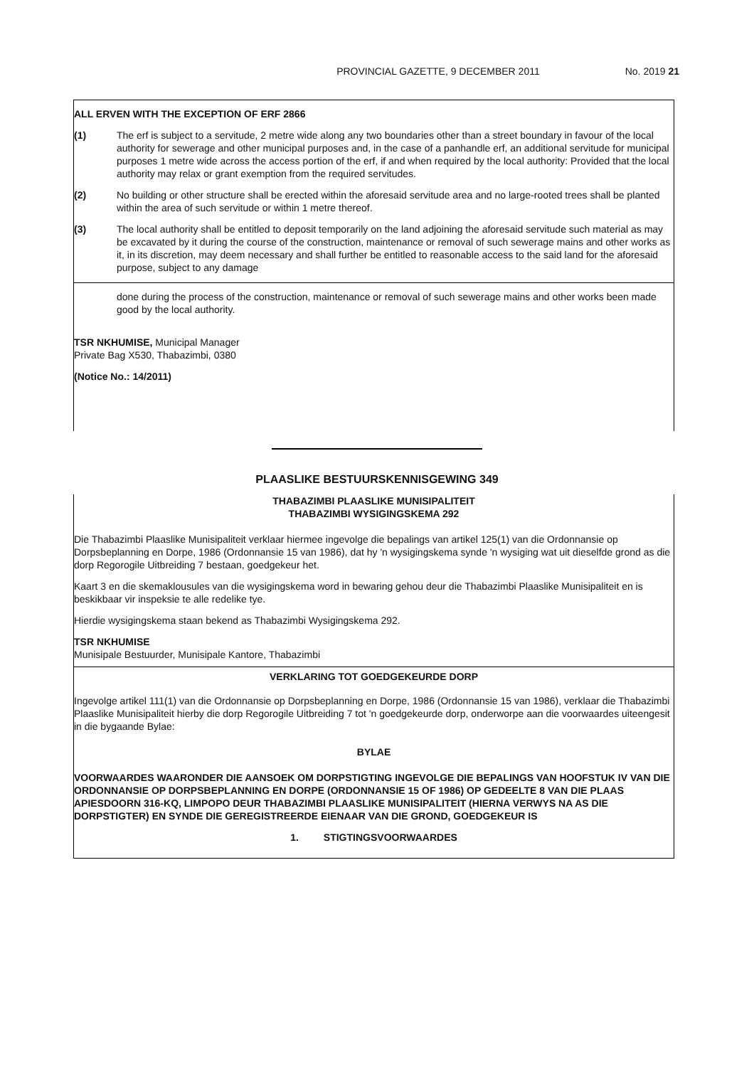PROVINCIAL GAZETTE, 9 DECEMBER 2011 No. 2019 21
ALL ERVEN WITH THE EXCEPTION OF ERF 2866
(1) The erf is subject to a servitude, 2 metre wide along any two boundaries other than a street boundary in favour of the local authority for sewerage and other municipal purposes and, in the case of a panhandle erf, an additional servitude for municipal purposes 1 metre wide across the access portion of the erf, if and when required by the local authority: Provided that the local authority may relax or grant exemption from the required servitudes.
(2) No building or other structure shall be erected within the aforesaid servitude area and no large-rooted trees shall be planted within the area of such servitude or within 1 metre thereof.
(3) The local authority shall be entitled to deposit temporarily on the land adjoining the aforesaid servitude such material as may be excavated by it during the course of the construction, maintenance or removal of such sewerage mains and other works as it, in its discretion, may deem necessary and shall further be entitled to reasonable access to the said land for the aforesaid purpose, subject to any damage
done during the process of the construction, maintenance or removal of such sewerage mains and other works been made good by the local authority.
TSR NKHUMISE, Municipal Manager
Private Bag X530, Thabazimbi, 0380
(Notice No.: 14/2011)
PLAASLIKE BESTUURSKENNISGEWING 349
THABAZIMBI PLAASLIKE MUNISIPALITEIT
THABAZIMBI WYSIGINGSKEMA 292
Die Thabazimbi Plaaslike Munisipaliteit verklaar hiermee ingevolge die bepalings van artikel 125(1) van die Ordonnansie op Dorpsbeplanning en Dorpe, 1986 (Ordonnansie 15 van 1986), dat hy 'n wysigingskema synde 'n wysiging wat uit dieselfde grond as die dorp Regorogile Uitbreiding 7 bestaan, goedgekeur het.
Kaart 3 en die skemaklousules van die wysigingskema word in bewaring gehou deur die Thabazimbi Plaaslike Munisipaliteit en is beskikbaar vir inspeksie te alle redelike tye.
Hierdie wysigingskema staan bekend as Thabazimbi Wysigingskema 292.
TSR NKHUMISE
Munisipale Bestuurder, Munisipale Kantore, Thabazimbi
VERKLARING TOT GOEDGEKEURDE DORP
Ingevolge artikel 111(1) van die Ordonnansie op Dorpsbeplanning en Dorpe, 1986 (Ordonnansie 15 van 1986), verklaar die Thabazimbi Plaaslike Munisipaliteit hierby die dorp Regorogile Uitbreiding 7 tot 'n goedgekeurde dorp, onderworpe aan die voorwaardes uiteengesit in die bygaande Bylae:
BYLAE
VOORWAARDES WAARONDER DIE AANSOEK OM DORPSTIGTING INGEVOLGE DIE BEPALINGS VAN HOOFSTUK IV VAN DIE ORDONNANSIE OP DORPSBEPLANNING EN DORPE (ORDONNANSIE 15 OF 1986) OP GEDEELTE 8 VAN DIE PLAAS APIESDOORN 316-KQ, LIMPOPO DEUR THABAZIMBI PLAASLIKE MUNISIPALITEIT (HIERNA VERWYS NA AS DIE DORPSTIGTER) EN SYNDE DIE GEREGISTREERDE EIENAAR VAN DIE GROND, GOEDGEKEUR IS
1. STIGTINGSVOORWAARDES